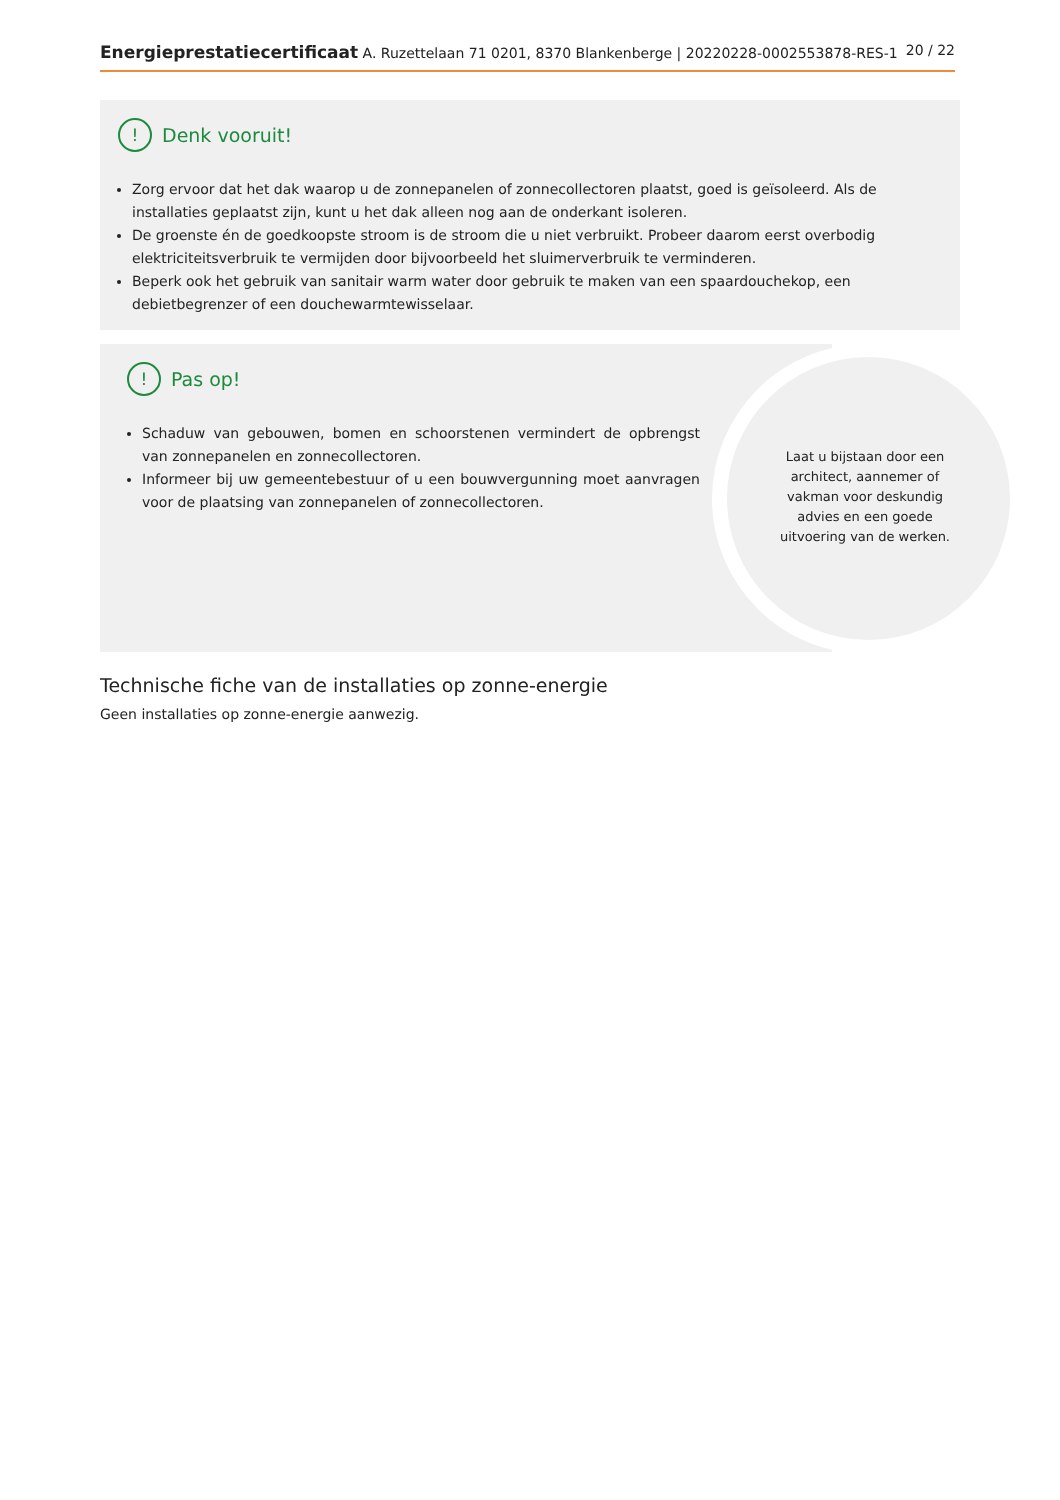Energieprestatiecertificaat A. Ruzettelaan 71 0201, 8370 Blankenberge | 20220228-0002553878-RES-1 20 / 22
! Denk vooruit!
Zorg ervoor dat het dak waarop u de zonnepanelen of zonnecollectoren plaatst, goed is geïsoleerd. Als de installaties geplaatst zijn, kunt u het dak alleen nog aan de onderkant isoleren.
De groenste én de goedkoopste stroom is de stroom die u niet verbruikt. Probeer daarom eerst overbodig elektriciteitsverbruik te vermijden door bijvoorbeeld het sluimerverbruik te verminderen.
Beperk ook het gebruik van sanitair warm water door gebruik te maken van een spaardouchekop, een debietbegrenzer of een douchewarmtewisselaar.
! Pas op!
Schaduw van gebouwen, bomen en schoorstenen vermindert de opbrengst van zonnepanelen en zonnecollectoren.
Informeer bij uw gemeentebestuur of u een bouwvergunning moet aanvragen voor de plaatsing van zonnepanelen of zonnecollectoren.
Laat u bijstaan door een architect, aannemer of vakman voor deskundig advies en een goede uitvoering van de werken.
Technische fiche van de installaties op zonne-energie
Geen installaties op zonne-energie aanwezig.